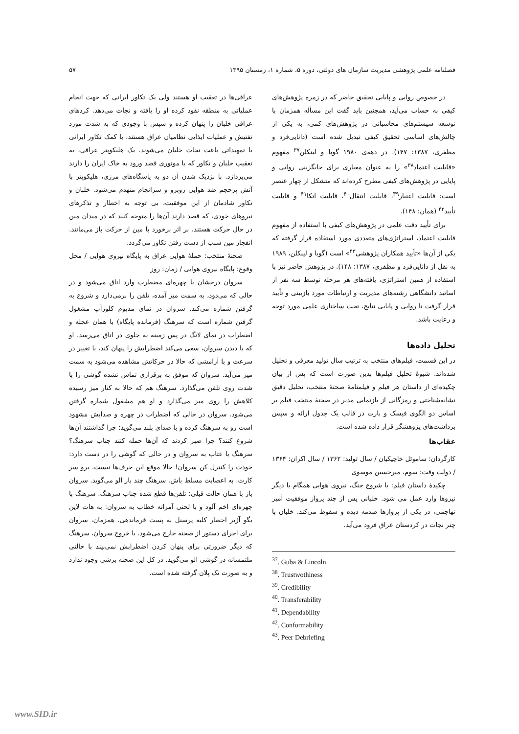فصلنامه علمی پژوهشی مدیریت سازمان های دولتی، دوره ۵، شماره ۱، زمستان ۱۳۹۵ ۵۷
در خصوص روایی و پایایی تحقیق حاضر که در زمره پژوهش‌های کیفی به حساب می‌آید، همچنین باید گفت این مسأله همزمان با توسعه سیستم‌های محاسباتی در پژوهش‌های کمی، به یکی از چالش‌های اساسی تحقیق کیفی تبدیل شده است (دانایی‌فرد و مظفری، ۱۳۸۷: ۱۴۷). در دهه‌ی ۱۹۸۰ گوبا و لینکلن<sup>۳۷</sup> مفهوم «قابلیت اعتماد<sup>۳۸</sup>» را به عنوان معیاری برای جایگزینی روایی و پایایی در پژوهش‌های کیفی مطرح کرده‌اند که متشکل از چهار عنصر است: قابلیت اعتبار<sup>۳۹</sup>، قابلیت انتقال<sup>۴۰</sup>، قابلیت اتکا<sup>۴۱</sup> و قابلیت تأیید<sup>۴۲</sup> (همان: ۱۴۸).
برای تأیید دقت علمی در پژوهش‌های کیفی با استفاده از مفهوم قابلیت اعتماد، استراتژی‌های متعددی مورد استفاده قرار گرفته که یکی از آن‌ها «تأیید همکاران پژوهشی<sup>۴۳</sup>» است (گوبا و لینکلن، ۱۹۸۹ به نقل از دانایی‌فرد و مظفری، ۱۳۸۷: ۱۴۸). در پژوهش حاضر نیز با استفاده از همین استراتژی، یافته‌های هر مرحله توسط سه نفر از اساتید دانشگاهی رشته‌های مدیریت و ارتباطات مورد بازبینی و تأیید قرار گرفت تا روایی و پایایی نتایج، تحت ساختاری علمی مورد توجه و رعایت باشد.
تحلیل داده‌ها
در این قسمت، فیلم‌های منتخب به ترتیب سال تولید معرفی و تحلیل شده‌اند. شیوۀ تحلیل فیلم‌ها بدین صورت است که پس از بیان چکیده‌ای از داستان هر فیلم و فیلمنامۀ صحنۀ منتخب، تحلیل دقیق نشانه‌شناختی و رمزگانی از بازنمایی مدیر در صحنۀ منتخب فیلم بر اساس دو الگوی فیسک و بارت در قالب یک جدول ارائه و سپس برداشت‌های پژوهشگر قرار داده شده است.
عقاب‌ها
کارگردان: ساموئل خاچیکیان / سال تولید: ۱۳۶۲ / سال اکران: ۱۳۶۴ / دولت وقت: سوم، میرحسین موسوی
چکیدۀ داستان فیلم: با شروع جنگ، نیروی هوایی همگام با دیگر نیروها وارد عمل می شود. خلبانی پس از چند پرواز موفقیت آمیز تهاجمی، در یکی از پروازها صدمه دیده و سقوط می‌کند. خلبان با چتر نجات در کردستان عراق فرود می‌آید.
<sup>37</sup>. Guba & Lincoln
<sup>38</sup>. Trustwothiness
<sup>39</sup>. Credibility
<sup>40</sup>. Transferability
<sup>41</sup>. Dependability
<sup>42</sup>. Conformability
<sup>43</sup>. Peer Debriefing
عراقی‌ها در تعقیب او هستند ولی یک تکاور ایرانی که جهت انجام عملیاتی به منطقه نفوذ کرده او را یافته و نجات می‌دهد. کردهای عراقی خلبان را پنهان کرده و سپس با وجودی که به شدت مورد تفتیش و عملیات ایذایی نظامیان عراق هستند، با کمک تکاور ایرانی با تمهیداتی باعث نجات خلبان می‌شوند. یک هلیکوپتر عراقی، به تعقیب خلبان و تکاور که با موتوری قصد ورود به خاک ایران را دارند می‌پردازد. با نزدیک شدن آن دو به پاسگاه‌های مرزی، هلیکوپتر با آتش پرحجم ضد هوایی روبرو و سرانجام منهدم می‌شود. خلبان و تکاور شادمان از این موفقیت، بی توجه به اخطار و تذکرهای نیروهای خودی، که قصد دارند آن‌ها را متوجه کنند که در میدان مین در حال حرکت هستند، بر اثر برخورد با مین از حرکت باز می‌مانند. انفجار مین سبب از دست رفتن تکاور می‌گردد.
صحنۀ منتخب: حملۀ هوایی عراق به پایگاه نیروی هوایی / محل وقوع: پایگاه نیروی هوایی / زمان: روز
سروان درخشان با چهره‌ای مضطرب وارد اتاق می‌شود و در حالی که می‌دود، به سمت میز آمده، تلفن را برمی‌دارد و شروع به گرفتن شماره می‌کند. سروان در نمای مدیوم کلوزآپ مشغول گرفتن شماره است که سرهنگ (فرمانده پایگاه) با همان عجله و اضطراب در نمای لانگ در پس زمینه به جلوی در اتاق می‌رسد. او که با دیدن سروان، سعی می‌کند اضطرابش را پنهان کند، با تغییر در سرعت و با آرامشی که حالا در حرکاتش مشاهده می‌شود به سمت میز می‌آید. سروان که موفق به برقراری تماس نشده گوشی را با شدت روی تلفن می‌گذارد. سرهنگ هم که حالا به کنار میز رسیده کلاهش را روی میز می‌گذارد و او هم مشغول شماره گرفتن می‌شود. سروان در حالی که اضطراب در چهره و صدایش مشهود است رو به سرهنگ کرده و با صدای بلند می‌گوید: چرا گذاشتند آن‌ها شروع کنند؟ چرا صبر کردند که آن‌ها حمله کنند جناب سرهنگ؟ سرهنگ با عتاب به سروان و در حالی که گوشی را در دست دارد: خودت را کنترل کن سروان! حالا موقع این حرف‌ها نیست. برو سر کارت. به اعصابت مسلط باش. سرهنگ چند بار الو می‌گوید. سروان باز با همان حالت قبلی: تلفن‌ها قطع شده جناب سرهنگ. سرهنگ با چهره‌ای اخم آلود و با لحنی آمرانه خطاب به سروان: به هات لاین بگو آژیر احضار کلیه پرسنل به پست فرماندهی. همزمان، سروان برای اجرای دستور از صحنه خارج می‌شود. با خروج سروان، سرهنگ که دیگر ضرورتی برای پنهان کردن اضطرابش نمی‌بیند با حالتی ملتمسانه در گوشی الو می‌گوید. در کل این صحنه برشی وجود ندارد و به صورت تک پلان گرفته شده است.
www.SID.ir